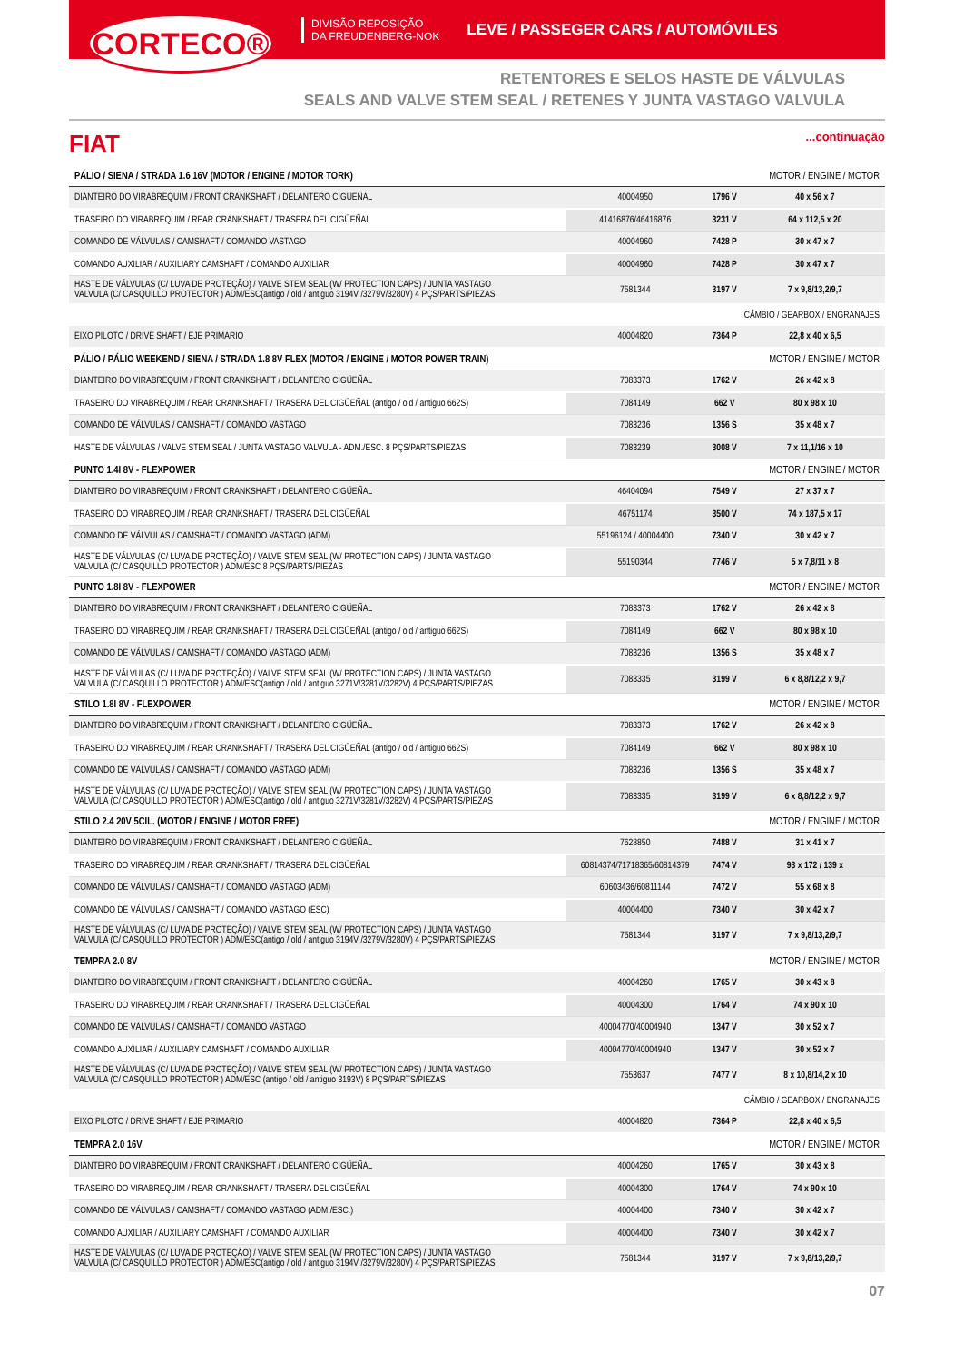CORTECO®
DIVISÃO REPOSIÇÃO
DA FREUDENBERG-NOK
LEVE / PASSEGER CARS / AUTOMÓVILES
RETENTORES E SELOS HASTE DE VÁLVULAS
SEALS AND VALVE STEM SEAL / RETENES Y JUNTA VASTAGO VALVULA
FIAT...continuação
| PÁLIO / SIENA / STRADA 1.6 16V (MOTOR / ENGINE / MOTOR TORK) | | | MOTOR / ENGINE / MOTOR |
| DIANTEIRO DO VIRABREQUIM / FRONT CRANKSHAFT / DELANTERO CIGÜEÑAL | 40004950 | 1796 V | 40 x 56 x 7 |
| TRASEIRO DO VIRABREQUIM / REAR CRANKSHAFT / TRASERA DEL CIGÜEÑAL | 41416876/46416876 | 3231 V | 64 x 112,5 x 20 |
| COMANDO DE VÁLVULAS / CAMSHAFT / COMANDO VASTAGO | 40004960 | 7428 P | 30 x 47 x 7 |
| COMANDO AUXILIAR / AUXILIARY CAMSHAFT / COMANDO AUXILIAR | 40004960 | 7428 P | 30 x 47 x 7 |
| HASTE DE VÁLVULAS (C/ LUVA DE PROTEÇÃO) / VALVE STEM SEAL (W/ PROTECTION CAPS) / JUNTA VASTAGO VALVULA (C/ CASQUILLO PROTECTOR ) ADM/ESC(antigo / old / antiguo 3194V /3279V/3280V) 4 PÇS/PARTS/PIEZAS | 7581344 | 3197 V | 7 x 9,8/13,2/9,7 |
| CÂMBIO / GEARBOX / ENGRANAJES | | | |
| EIXO PILOTO / DRIVE SHAFT / EJE PRIMARIO | 40004820 | 7364 P | 22,8 x 40 x 6,5 |
| PÁLIO / PÁLIO WEEKEND / SIENA / STRADA 1.8 8V FLEX (MOTOR / ENGINE / MOTOR POWER TRAIN) | | | MOTOR / ENGINE / MOTOR |
| DIANTEIRO DO VIRABREQUIM / FRONT CRANKSHAFT / DELANTERO CIGÜEÑAL | 7083373 | 1762 V | 26 x 42 x 8 |
| TRASEIRO DO VIRABREQUIM / REAR CRANKSHAFT / TRASERA DEL CIGÜEÑAL (antigo / old / antiguo 662S) | 7084149 | 662 V | 80 x 98 x 10 |
| COMANDO DE VÁLVULAS / CAMSHAFT / COMANDO VASTAGO | 7083236 | 1356 S | 35 x 48 x 7 |
| HASTE DE VÁLVULAS / VALVE STEM SEAL / JUNTA VASTAGO VALVULA - ADM./ESC. 8 PÇS/PARTS/PIEZAS | 7083239 | 3008 V | 7 x 11,1/16 x 10 |
| PUNTO 1.4I 8V - FLEXPOWER | | | MOTOR / ENGINE / MOTOR |
| DIANTEIRO DO VIRABREQUIM / FRONT CRANKSHAFT / DELANTERO CIGÜEÑAL | 46404094 | 7549 V | 27 x 37 x 7 |
| TRASEIRO DO VIRABREQUIM / REAR CRANKSHAFT / TRASERA DEL CIGÜEÑAL | 46751174 | 3500 V | 74 x 187,5 x 17 |
| COMANDO DE VÁLVULAS / CAMSHAFT / COMANDO VASTAGO (ADM) | 55196124 / 40004400 | 7340 V | 30 x 42 x 7 |
| HASTE DE VÁLVULAS (C/ LUVA DE PROTEÇÃO) / VALVE STEM SEAL (W/ PROTECTION CAPS) / JUNTA VASTAGO VALVULA (C/ CASQUILLO PROTECTOR ) ADM/ESC 8 PÇS/PARTS/PIEZAS | 55190344 | 7746 V | 5 x 7,8/11 x 8 |
| PUNTO 1.8I 8V - FLEXPOWER | | | MOTOR / ENGINE / MOTOR |
| DIANTEIRO DO VIRABREQUIM / FRONT CRANKSHAFT / DELANTERO CIGÜEÑAL | 7083373 | 1762 V | 26 x 42 x 8 |
| TRASEIRO DO VIRABREQUIM / REAR CRANKSHAFT / TRASERA DEL CIGÜEÑAL (antigo / old / antiguo 662S) | 7084149 | 662 V | 80 x 98 x 10 |
| COMANDO DE VÁLVULAS / CAMSHAFT / COMANDO VASTAGO (ADM) | 7083236 | 1356 S | 35 x 48 x 7 |
| HASTE DE VÁLVULAS (C/ LUVA DE PROTEÇÃO) / VALVE STEM SEAL (W/ PROTECTION CAPS) / JUNTA VASTAGO VALVULA (C/ CASQUILLO PROTECTOR ) ADM/ESC(antigo / old / antiguo 3271V/3281V/3282V) 4 PÇS/PARTS/PIEZAS | 7083335 | 3199 V | 6 x 8,8/12,2 x 9,7 |
| STILO 1.8I 8V - FLEXPOWER | | | MOTOR / ENGINE / MOTOR |
| DIANTEIRO DO VIRABREQUIM / FRONT CRANKSHAFT / DELANTERO CIGÜEÑAL | 7083373 | 1762 V | 26 x 42 x 8 |
| TRASEIRO DO VIRABREQUIM / REAR CRANKSHAFT / TRASERA DEL CIGÜEÑAL (antigo / old / antiguo 662S) | 7084149 | 662 V | 80 x 98 x 10 |
| COMANDO DE VÁLVULAS / CAMSHAFT / COMANDO VASTAGO (ADM) | 7083236 | 1356 S | 35 x 48 x 7 |
| HASTE DE VÁLVULAS (C/ LUVA DE PROTEÇÃO) / VALVE STEM SEAL (W/ PROTECTION CAPS) / JUNTA VASTAGO VALVULA (C/ CASQUILLO PROTECTOR ) ADM/ESC(antigo / old / antiguo 3271V/3281V/3282V) 4 PÇS/PARTS/PIEZAS | 7083335 | 3199 V | 6 x 8,8/12,2 x 9,7 |
| STILO 2.4 20V 5CIL. (MOTOR / ENGINE / MOTOR FREE) | | | MOTOR / ENGINE / MOTOR |
| DIANTEIRO DO VIRABREQUIM / FRONT CRANKSHAFT / DELANTERO CIGÜEÑAL | 7628850 | 7488 V | 31 x 41 x 7 |
| TRASEIRO DO VIRABREQUIM / REAR CRANKSHAFT / TRASERA DEL CIGÜEÑAL | 60814374/71718365/60814379 | 7474 V | 93 x 172 / 139 x |
| COMANDO DE VÁLVULAS / CAMSHAFT / COMANDO VASTAGO (ADM) | 60603436/60811144 | 7472 V | 55 x 68 x 8 |
| COMANDO DE VÁLVULAS / CAMSHAFT / COMANDO VASTAGO (ESC) | 40004400 | 7340 V | 30 x 42 x 7 |
| HASTE DE VÁLVULAS (C/ LUVA DE PROTEÇÃO) / VALVE STEM SEAL (W/ PROTECTION CAPS) / JUNTA VASTAGO VALVULA (C/ CASQUILLO PROTECTOR ) ADM/ESC(antigo / old / antiguo 3194V /3279V/3280V) 4 PÇS/PARTS/PIEZAS | 7581344 | 3197 V | 7 x 9,8/13,2/9,7 |
| TEMPRA 2.0 8V | | | MOTOR / ENGINE / MOTOR |
| DIANTEIRO DO VIRABREQUIM / FRONT CRANKSHAFT / DELANTERO CIGÜEÑAL | 40004260 | 1765 V | 30 x 43 x 8 |
| TRASEIRO DO VIRABREQUIM / REAR CRANKSHAFT / TRASERA DEL CIGÜEÑAL | 40004300 | 1764 V | 74 x 90 x 10 |
| COMANDO DE VÁLVULAS / CAMSHAFT / COMANDO VASTAGO | 40004770/40004940 | 1347 V | 30 x 52 x 7 |
| COMANDO AUXILIAR / AUXILIARY CAMSHAFT / COMANDO AUXILIAR | 40004770/40004940 | 1347 V | 30 x 52 x 7 |
| HASTE DE VÁLVULAS (C/ LUVA DE PROTEÇÃO) / VALVE STEM SEAL (W/ PROTECTION CAPS) / JUNTA VASTAGO VALVULA (C/ CASQUILLO PROTECTOR ) ADM/ESC (antigo / old / antiguo 3193V) 8 PÇS/PARTS/PIEZAS | 7553637 | 7477 V | 8 x 10,8/14,2 x 10 |
| CÂMBIO / GEARBOX / ENGRANAJES | | | |
| EIXO PILOTO / DRIVE SHAFT / EJE PRIMARIO | 40004820 | 7364 P | 22,8 x 40 x 6,5 |
| TEMPRA 2.0 16V | | | MOTOR / ENGINE / MOTOR |
| DIANTEIRO DO VIRABREQUIM / FRONT CRANKSHAFT / DELANTERO CIGÜEÑAL | 40004260 | 1765 V | 30 x 43 x 8 |
| TRASEIRO DO VIRABREQUIM / REAR CRANKSHAFT / TRASERA DEL CIGÜEÑAL | 40004300 | 1764 V | 74 x 90 x 10 |
| COMANDO DE VÁLVULAS / CAMSHAFT / COMANDO VASTAGO (ADM./ESC.) | 40004400 | 7340 V | 30 x 42 x 7 |
| COMANDO AUXILIAR / AUXILIARY CAMSHAFT / COMANDO AUXILIAR | 40004400 | 7340 V | 30 x 42 x 7 |
| HASTE DE VÁLVULAS (C/ LUVA DE PROTEÇÃO) / VALVE STEM SEAL (W/ PROTECTION CAPS) / JUNTA VASTAGO VALVULA (C/ CASQUILLO PROTECTOR ) ADM/ESC(antigo / old / antiguo 3194V /3279V/3280V) 4 PÇS/PARTS/PIEZAS | 7581344 | 3197 V | 7 x 9,8/13,2/9,7 |
07